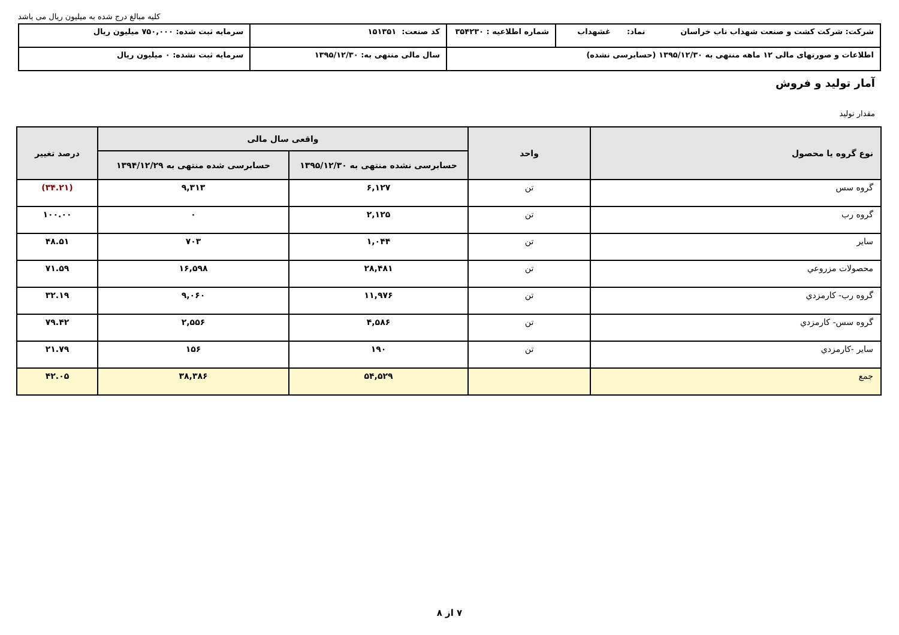کلیه مبالغ درج شده به میلیون ریال می باشد
| شرکت: شرکت کشت و صنعت شهداب ناب خراسان نماد: غشهداب | شماره اطلاعیه : ۳۵۴۲۳۰ | کد صنعت: ۱۵۱۳۵۱ | سرمایه ثبت شده: ۷۵۰,۰۰۰ میلیون ریال |
| اطلاعات و صورتهای مالی ۱۲ ماهه منتهی به ۱۳۹۵/۱۲/۳۰ (حسابرسی نشده) | | سال مالی منتهی به: ۱۳۹۵/۱۲/۳۰ | سرمایه ثبت نشده: ۰ میلیون ریال |
آمار تولید و فروش
مقدار تولید
| نوع گروه یا محصول | واحد | واقعی سال مالی | | درصد تغییر |
| --- | --- | --- | --- | --- |
| | | حسابرسی نشده منتهی به ۱۳۹۵/۱۲/۳۰ | حسابرسی شده منتهی به ۱۳۹۴/۱۲/۲۹ | |
| گروه سس | تن | ۶,۱۲۷ | ۹,۳۱۳ | (۳۴.۲۱) |
| گروه رب | تن | ۲,۱۲۵ | ۰ | ۱۰۰.۰۰ |
| سایر | تن | ۱,۰۴۴ | ۷۰۳ | ۴۸.۵۱ |
| محصولات مزروعي | تن | ۲۸,۴۸۱ | ۱۶,۵۹۸ | ۷۱.۵۹ |
| گروه رب- کارمزدي | تن | ۱۱,۹۷۶ | ۹,۰۶۰ | ۳۲.۱۹ |
| گروه سس- کارمزدي | تن | ۴,۵۸۶ | ۲,۵۵۶ | ۷۹.۴۲ |
| سایر -کارمزدي | تن | ۱۹۰ | ۱۵۶ | ۲۱.۷۹ |
| جمع | | ۵۴,۵۲۹ | ۳۸,۳۸۶ | ۴۲.۰۵ |
۷ از ۸